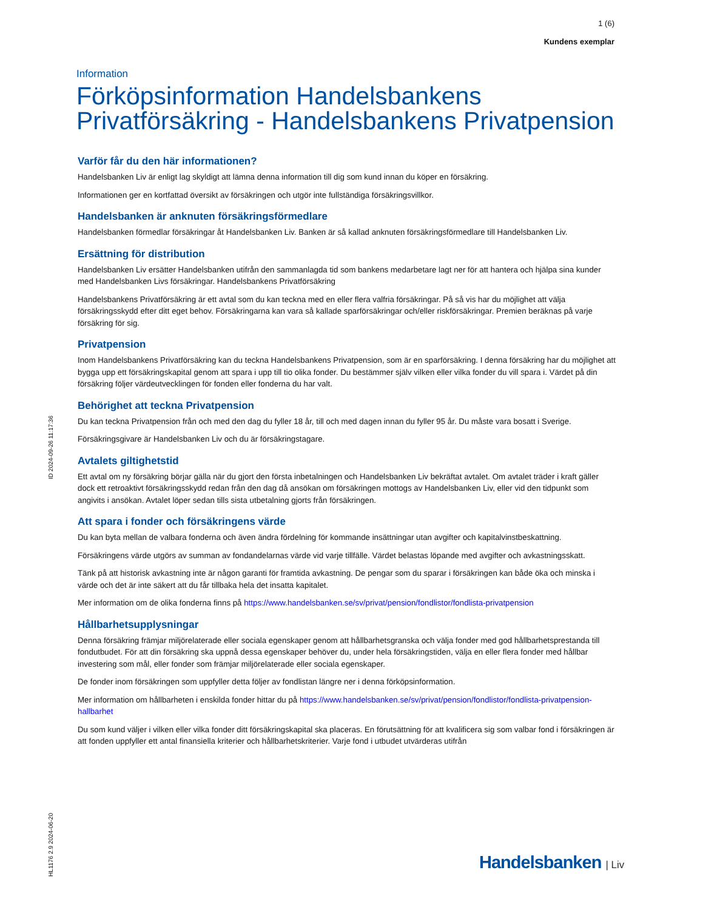1 (6)
Kundens exemplar
Information
Förköpsinformation Handelsbankens Privatförsäkring - Handelsbankens Privatpension
Varför får du den här informationen?
Handelsbanken Liv är enligt lag skyldigt att lämna denna information till dig som kund innan du köper en försäkring.
Informationen ger en kortfattad översikt av försäkringen och utgör inte fullständiga försäkringsvillkor.
Handelsbanken är anknuten försäkringsförmedlare
Handelsbanken förmedlar försäkringar åt Handelsbanken Liv. Banken är så kallad anknuten försäkringsförmedlare till Handelsbanken Liv.
Ersättning för distribution
Handelsbanken Liv ersätter Handelsbanken utifrån den sammanlagda tid som bankens medarbetare lagt ner för att hantera och hjälpa sina kunder med Handelsbanken Livs försäkringar. Handelsbankens Privatförsäkring
Handelsbankens Privatförsäkring är ett avtal som du kan teckna med en eller flera valfria försäkringar. På så vis har du möjlighet att välja försäkringsskydd efter ditt eget behov. Försäkringarna kan vara så kallade sparförsäkringar och/eller riskförsäkringar. Premien beräknas på varje försäkring för sig.
Privatpension
Inom Handelsbankens Privatförsäkring kan du teckna Handelsbankens Privatpension, som är en sparförsäkring. I denna försäkring har du möjlighet att bygga upp ett försäkringskapital genom att spara i upp till tio olika fonder. Du bestämmer själv vilken eller vilka fonder du vill spara i. Värdet på din försäkring följer värdeutvecklingen för fonden eller fonderna du har valt.
Behörighet att teckna Privatpension
Du kan teckna Privatpension från och med den dag du fyller 18 år, till och med dagen innan du fyller 95 år. Du måste vara bosatt i Sverige.
Försäkringsgivare är Handelsbanken Liv och du är försäkringstagare.
Avtalets giltighetstid
Ett avtal om ny försäkring börjar gälla när du gjort den första inbetalningen och Handelsbanken Liv bekräftat avtalet. Om avtalet träder i kraft gäller dock ett retroaktivt försäkringsskydd redan från den dag då ansökan om försäkringen mottogs av Handelsbanken Liv, eller vid den tidpunkt som angivits i ansökan. Avtalet löper sedan tills sista utbetalning gjorts från försäkringen.
Att spara i fonder och försäkringens värde
Du kan byta mellan de valbara fonderna och även ändra fördelning för kommande insättningar utan avgifter och kapitalvinstbeskattning.
Försäkringens värde utgörs av summan av fondandelarnas värde vid varje tillfälle. Värdet belastas löpande med avgifter och avkastningsskatt.
Tänk på att historisk avkastning inte är någon garanti för framtida avkastning. De pengar som du sparar i försäkringen kan både öka och minska i värde och det är inte säkert att du får tillbaka hela det insatta kapitalet.
Mer information om de olika fonderna finns på https://www.handelsbanken.se/sv/privat/pension/fondlistor/fondlista-privatpension
Hållbarhetsupplysningar
Denna försäkring främjar miljörelaterade eller sociala egenskaper genom att hållbarhetsgranska och välja fonder med god hållbarhetsprestanda till fondutbudet. För att din försäkring ska uppnå dessa egenskaper behöver du, under hela försäkringstiden, välja en eller flera fonder med hållbar investering som mål, eller fonder som främjar miljörelaterade eller sociala egenskaper.
De fonder inom försäkringen som uppfyller detta följer av fondlistan längre ner i denna förköpsinformation.
Mer information om hållbarheten i enskilda fonder hittar du på https://www.handelsbanken.se/sv/privat/pension/fondlistor/fondlista-privatpension-hallbarhet
Du som kund väljer i vilken eller vilka fonder ditt försäkringskapital ska placeras. En förutsättning för att kvalificera sig som valbar fond i försäkringen är att fonden uppfyller ett antal finansiella kriterier och hållbarhetskriterier. Varje fond i utbudet utvärderas utifrån
ID 2024-09-26 11:17:36
HL1176 2.9 2024-06-20
Handelsbanken | Liv